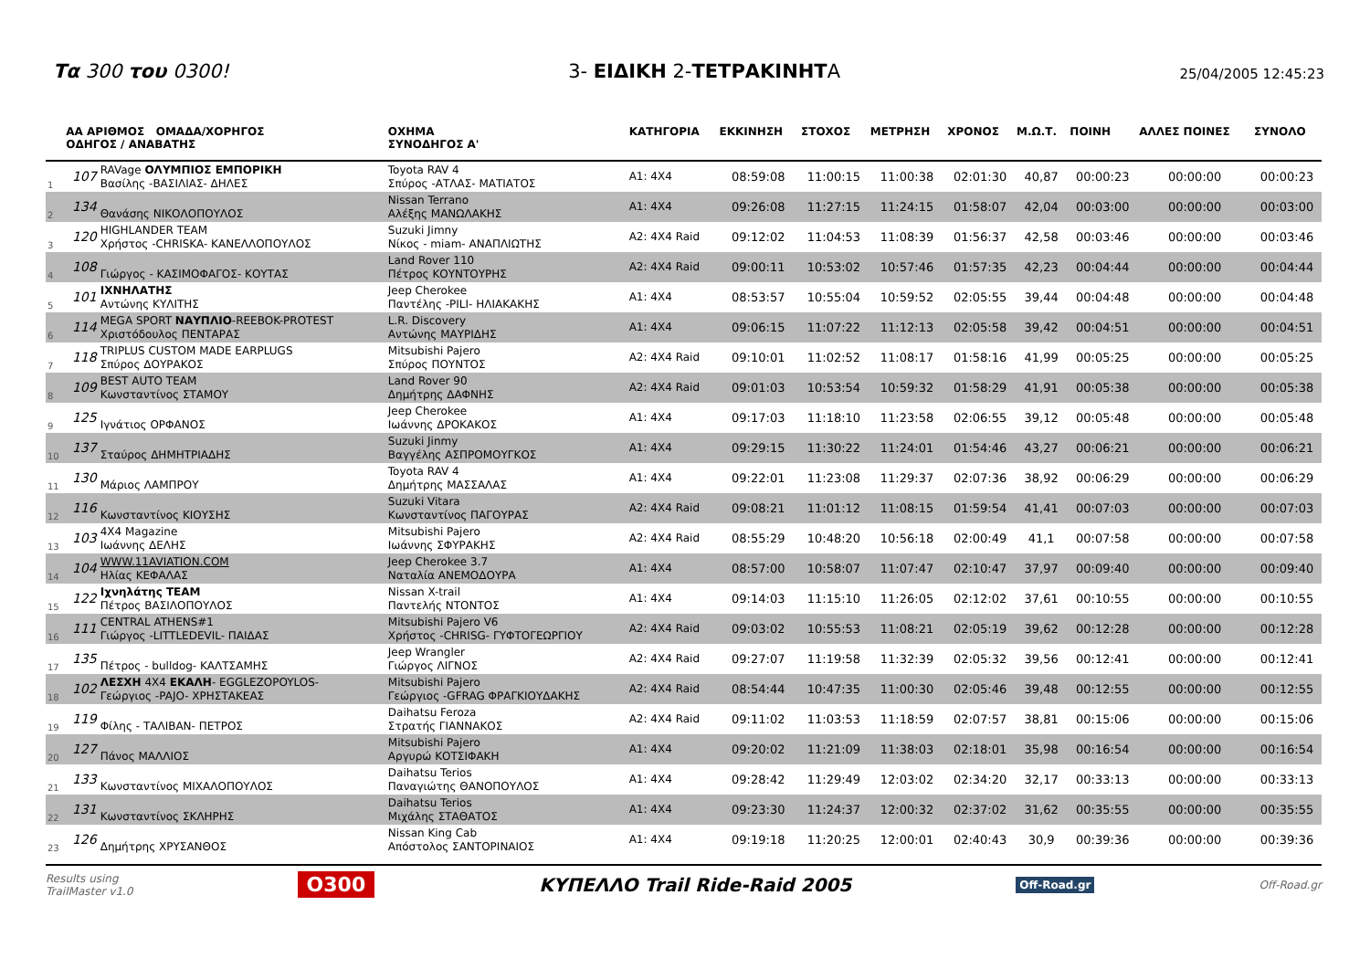Τα 300 του 0300!
3- ΕΙΔΙΚΗ 2-ΤΕΤΡΑΚΙΝΗΤΑ
25/04/2005 12:45:23
| | ΑΑ ΑΡΙΘΜΟΣ ΟΜΑΔΑ/ΧΟΡΗΓΟΣ ΟΔΗΓΟΣ / ΑΝΑΒΑΤΗΣ | | ΟΧΗΜΑ ΣΥΝΟΔΗΓΟΣ Α' | ΚΑΤΗΓΟΡΙΑ | ΕΚΚΙΝΗΣΗ | ΣΤΟΧΟΣ | ΜΕΤΡΗΣΗ | ΧΡΟΝΟΣ | Μ.Ω.Τ. | ΠΟΙΝΗ | ΑΛΛΕΣ ΠΟΙΝΕΣ | ΣΥΝΟΛΟ |
| --- | --- | --- | --- | --- | --- | --- | --- | --- | --- | --- | --- | --- |
| 1 | 107 | RAVage ΟΛΥΜΠΙΟΣ ΕΜΠΟΡΙΚΗ Βασίλης -ΒΑΣΙΛΙΑΣ- ΔΗΛΕΣ | Toyota RAV 4 Σπύρος -ΑΤΛΑΣ- ΜΑΤΙΑΤΟΣ | A1: 4X4 | 08:59:08 | 11:00:15 | 11:00:38 | 02:01:30 | 40,87 | 00:00:23 | 00:00:00 | 00:00:23 |
| 2 | 134 | Θανάσης ΝΙΚΟΛΟΠΟΥΛΟΣ | Nissan Terrano Αλέξης ΜΑΝΩΛΑΚΗΣ | A1: 4X4 | 09:26:08 | 11:27:15 | 11:24:15 | 01:58:07 | 42,04 | 00:03:00 | 00:00:00 | 00:03:00 |
| 3 | 120 | HIGHLANDER TEAM Χρήστος -CHRISKA- ΚΑΝΕΛΛΟΠΟΥΛΟΣ | Suzuki Jimny Νίκος - miam- ΑΝΑΠΛΙΩΤΗΣ | A2: 4X4 Raid | 09:12:02 | 11:04:53 | 11:08:39 | 01:56:37 | 42,58 | 00:03:46 | 00:00:00 | 00:03:46 |
| 4 | 108 | Γιώργος - ΚΑΣΙΜΟΦΑΓΟΣ- ΚΟΥΤΑΣ | Land Rover 110 Πέτρος ΚΟΥΝΤΟΥΡΗΣ | A2: 4X4 Raid | 09:00:11 | 10:53:02 | 10:57:46 | 01:57:35 | 42,23 | 00:04:44 | 00:00:00 | 00:04:44 |
| 5 | 101 | ΙΧΝΗΛΑΤΗΣ Αντώνης ΚΥΛΙΤΗΣ | Jeep Cherokee Παντέλης -PILI- ΗΛΙΑΚΑΚΗΣ | A1: 4X4 | 08:53:57 | 10:55:04 | 10:59:52 | 02:05:55 | 39,44 | 00:04:48 | 00:00:00 | 00:04:48 |
| 6 | 114 | MEGA SPORT ΝΑΥΠΛΙΟ -REEBOK-PROTEST Χριστόδουλος ΠΕΝΤΑΡΑΣ | L.R. Discovery Αντώνης ΜΑΥΡΙΔΗΣ | A1: 4X4 | 09:06:15 | 11:07:22 | 11:12:13 | 02:05:58 | 39,42 | 00:04:51 | 00:00:00 | 00:04:51 |
| 7 | 118 | TRIPLUS CUSTOM MADE EARPLUGS Σπύρος ΔΟΥΡΑΚΟΣ | Mitsubishi Pajero Σπύρος ΠΟΥΝΤΟΣ | A2: 4X4 Raid | 09:10:01 | 11:02:52 | 11:08:17 | 01:58:16 | 41,99 | 00:05:25 | 00:00:00 | 00:05:25 |
| 8 | 109 | BEST AUTO TEAM Κωνσταντίνος ΣΤΑΜΟΥ | Land Rover 90 Δημήτρης ΔΑΦΝΗΣ | A2: 4X4 Raid | 09:01:03 | 10:53:54 | 10:59:32 | 01:58:29 | 41,91 | 00:05:38 | 00:00:00 | 00:05:38 |
| 9 | 125 | Ιγνάτιος ΟΡΦΑΝΟΣ | Jeep Cherokee Ιωάννης ΔΡΟΚΑΚΟΣ | A1: 4X4 | 09:17:03 | 11:18:10 | 11:23:58 | 02:06:55 | 39,12 | 00:05:48 | 00:00:00 | 00:05:48 |
| 10 | 137 | Σταύρος ΔΗΜΗΤΡΙΑΔΗΣ | Suzuki Jinmy Βαγγέλης ΑΣΠΡΟΜΟΥΓΚΟΣ | A1: 4X4 | 09:29:15 | 11:30:22 | 11:24:01 | 01:54:46 | 43,27 | 00:06:21 | 00:00:00 | 00:06:21 |
| 11 | 130 | Μάριος ΛΑΜΠΡΟΥ | Toyota RAV 4 Δημήτρης ΜΑΣΣΑΛΑΣ | A1: 4X4 | 09:22:01 | 11:23:08 | 11:29:37 | 02:07:36 | 38,92 | 00:06:29 | 00:00:00 | 00:06:29 |
| 12 | 116 | Κωνσταντίνος ΚΙΟΥΣΗΣ | Suzuki Vitara Κωνσταντίνος ΠΑΓΟΥΡΑΣ | A2: 4X4 Raid | 09:08:21 | 11:01:12 | 11:08:15 | 01:59:54 | 41,41 | 00:07:03 | 00:00:00 | 00:07:03 |
| 13 | 103 | 4X4 Magazine Ιωάννης ΔΕΛΗΣ | Mitsubishi Pajero Ιωάννης ΣΦΥΡΑΚΗΣ | A2: 4X4 Raid | 08:55:29 | 10:48:20 | 10:56:18 | 02:00:49 | 41,1 | 00:07:58 | 00:00:00 | 00:07:58 |
| 14 | 104 | WWW.11AVIATION.COM Ηλίας ΚΕΦΑΛΑΣ | Jeep Cherokee 3.7 Ναταλία ΑΝΕΜΟΔΟΥΡΑ | A1: 4X4 | 08:57:00 | 10:58:07 | 11:07:47 | 02:10:47 | 37,97 | 00:09:40 | 00:00:00 | 00:09:40 |
| 15 | 122 | Ιχνηλάτης TEAM Πέτρος ΒΑΣΙΛΟΠΟΥΛΟΣ | Nissan X-trail Παντελής ΝΤΟΝΤΟΣ | A1: 4X4 | 09:14:03 | 11:15:10 | 11:26:05 | 02:12:02 | 37,61 | 00:10:55 | 00:00:00 | 00:10:55 |
| 16 | 111 | CENTRAL ATHENS#1 Γιώργος -LITTLEDEVIL- ΠΑΙΔΑΣ | Mitsubishi Pajero V6 Χρήστος -CHRISG- ΓΥΦΤΟΓΕΩΡΓΙΟΥ | A2: 4X4 Raid | 09:03:02 | 10:55:53 | 11:08:21 | 02:05:19 | 39,62 | 00:12:28 | 00:00:00 | 00:12:28 |
| 17 | 135 | Πέτρος - bulldog- ΚΑΛΤΣΑΜΗΣ | Jeep Wrangler Γιώργος ΛΙΓΝΟΣ | A2: 4X4 Raid | 09:27:07 | 11:19:58 | 11:32:39 | 02:05:32 | 39,56 | 00:12:41 | 00:00:00 | 00:12:41 |
| 18 | 102 | ΛΕΣΧΗ 4X4 ΕΚΑΛΗ - EGGLEZOPOYLOS- Γεώργιος -PAJO- ΧΡΗΣΤΑΚΕΑΣ | Mitsubishi Pajero Γεώργιος -GFRAG ΦΡΑΓΚΙΟΥΔΑΚΗΣ | A2: 4X4 Raid | 08:54:44 | 10:47:35 | 11:00:30 | 02:05:46 | 39,48 | 00:12:55 | 00:00:00 | 00:12:55 |
| 19 | 119 | Φίλης - ΤΑΛΙΒΑΝ- ΠΕΤΡΟΣ | Daihatsu Feroza Στρατής ΓΙΑΝΝΑΚΟΣ | A2: 4X4 Raid | 09:11:02 | 11:03:53 | 11:18:59 | 02:07:57 | 38,81 | 00:15:06 | 00:00:00 | 00:15:06 |
| 20 | 127 | Πάνος ΜΑΛΛΙΟΣ | Mitsubishi Pajero Αργυρώ ΚΟΤΣΙΦΑΚΗ | A1: 4X4 | 09:20:02 | 11:21:09 | 11:38:03 | 02:18:01 | 35,98 | 00:16:54 | 00:00:00 | 00:16:54 |
| 21 | 133 | Κωνσταντίνος ΜΙΧΑΛΟΠΟΥΛΟΣ | Daihatsu Terios Παναγιώτης ΘΑΝΟΠΟΥΛΟΣ | A1: 4X4 | 09:28:42 | 11:29:49 | 12:03:02 | 02:34:20 | 32,17 | 00:33:13 | 00:00:00 | 00:33:13 |
| 22 | 131 | Κωνσταντίνος ΣΚΛΗΡΗΣ | Daihatsu Terios Μιχάλης ΣΤΑΘΑΤΟΣ | A1: 4X4 | 09:23:30 | 11:24:37 | 12:00:32 | 02:37:02 | 31,62 | 00:35:55 | 00:00:00 | 00:35:55 |
| 23 | 126 | Δημήτρης ΧΡΥΣΑΝΘΟΣ | Nissan King Cab Απόστολος ΣΑΝΤΟΡΙΝΑΙΟΣ | A1: 4X4 | 09:19:18 | 11:20:25 | 12:00:01 | 02:40:43 | 30,9 | 00:39:36 | 00:00:00 | 00:39:36 |
Results using
TrailMaster v1.0 O300 ΚΥΠΕΛΛΟ Trail Ride-Raid 2005 Off-Road.gr Off-Road.gr